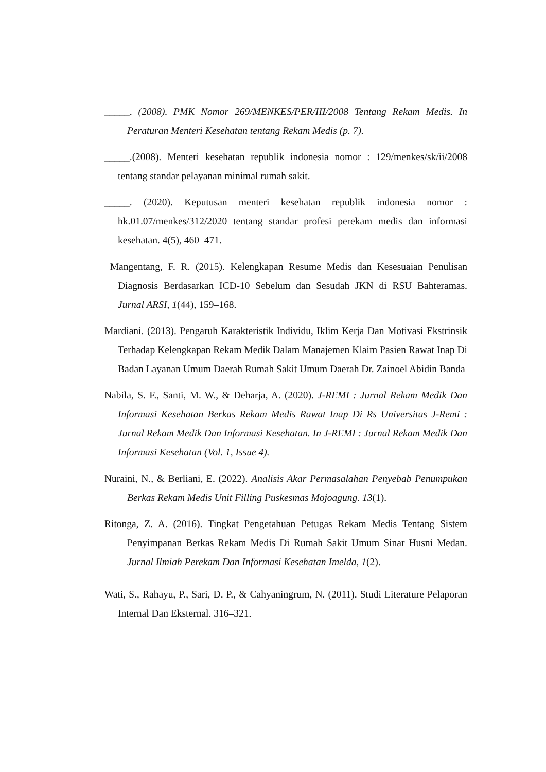_____. (2008). PMK Nomor 269/MENKES/PER/III/2008 Tentang Rekam Medis. In Peraturan Menteri Kesehatan tentang Rekam Medis (p. 7).
_____.(2008). Menteri kesehatan republik indonesia nomor : 129/menkes/sk/ii/2008 tentang standar pelayanan minimal rumah sakit.
_____. (2020). Keputusan menteri kesehatan republik indonesia nomor : hk.01.07/menkes/312/2020 tentang standar profesi perekam medis dan informasi kesehatan. 4(5), 460–471.
Mangentang, F. R. (2015). Kelengkapan Resume Medis dan Kesesuaian Penulisan Diagnosis Berdasarkan ICD-10 Sebelum dan Sesudah JKN di RSU Bahteramas. Jurnal ARSI, 1(44), 159–168.
Mardiani. (2013). Pengaruh Karakteristik Individu, Iklim Kerja Dan Motivasi Ekstrinsik Terhadap Kelengkapan Rekam Medik Dalam Manajemen Klaim Pasien Rawat Inap Di Badan Layanan Umum Daerah Rumah Sakit Umum Daerah Dr. Zainoel Abidin Banda
Nabila, S. F., Santi, M. W., & Deharja, A. (2020). J-REMI : Jurnal Rekam Medik Dan Informasi Kesehatan Berkas Rekam Medis Rawat Inap Di Rs Universitas J-Remi : Jurnal Rekam Medik Dan Informasi Kesehatan. In J-REMI : Jurnal Rekam Medik Dan Informasi Kesehatan (Vol. 1, Issue 4).
Nuraini, N., & Berliani, E. (2022). Analisis Akar Permasalahan Penyebab Penumpukan Berkas Rekam Medis Unit Filling Puskesmas Mojoagung. 13(1).
Ritonga, Z. A. (2016). Tingkat Pengetahuan Petugas Rekam Medis Tentang Sistem Penyimpanan Berkas Rekam Medis Di Rumah Sakit Umum Sinar Husni Medan. Jurnal Ilmiah Perekam Dan Informasi Kesehatan Imelda, 1(2).
Wati, S., Rahayu, P., Sari, D. P., & Cahyaningrum, N. (2011). Studi Literature Pelaporan Internal Dan Eksternal. 316–321.